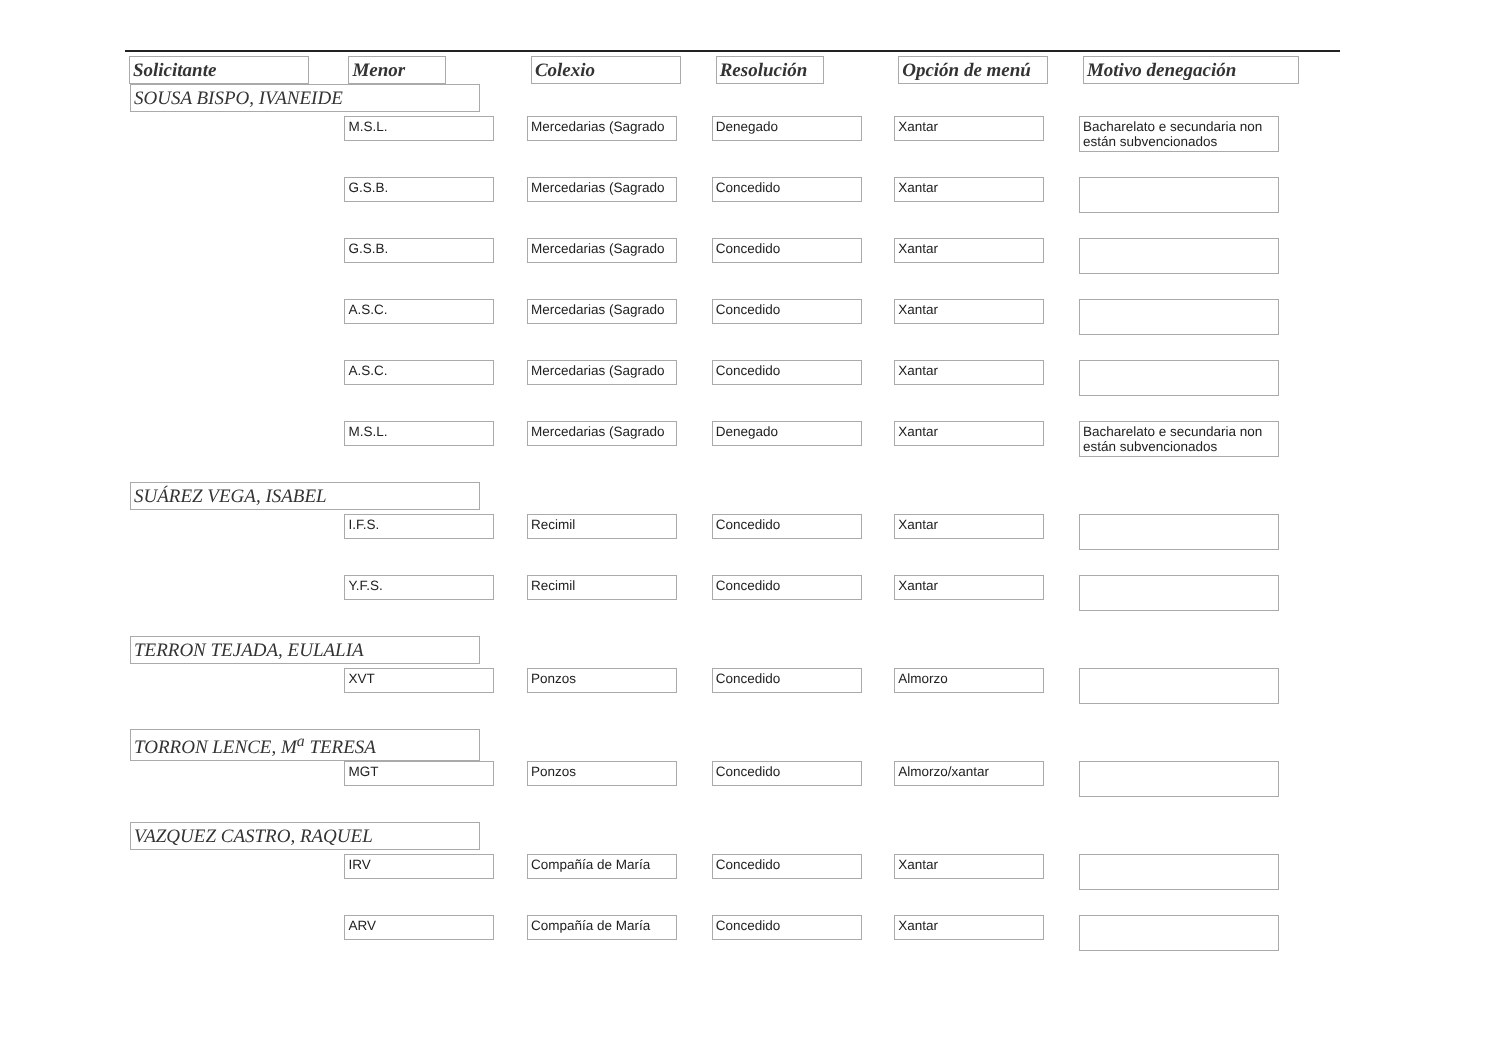| Solicitante | Menor | Colexio | Resolución | Opción de menú | Motivo denegación |
| --- | --- | --- | --- | --- | --- |
| SOUSA BISPO, IVANEIDE | | | | | |
| | M.S.L. | Mercedarias (Sagrado | Denegado | Xantar | Bacharelato e secundaria non están subvencionados |
| | G.S.B. | Mercedarias (Sagrado | Concedido | Xantar | |
| | G.S.B. | Mercedarias (Sagrado | Concedido | Xantar | |
| | A.S.C. | Mercedarias (Sagrado | Concedido | Xantar | |
| | A.S.C. | Mercedarias (Sagrado | Concedido | Xantar | |
| | M.S.L. | Mercedarias (Sagrado | Denegado | Xantar | Bacharelato e secundaria non están subvencionados |
| SUÁREZ VEGA, ISABEL | | | | | |
| | I.F.S. | Recimil | Concedido | Xantar | |
| | Y.F.S. | Recimil | Concedido | Xantar | |
| TERRON TEJADA, EULALIA | | | | | |
| | XVT | Ponzos | Concedido | Almorzo | |
| TORRON LENCE, M<sup>a</sup> TERESA | | | | | |
| | MGT | Ponzos | Concedido | Almorzo/xantar | |
| VAZQUEZ CASTRO, RAQUEL | | | | | |
| | IRV | Compañía de María | Concedido | Xantar | |
| | ARV | Compañía de María | Concedido | Xantar | |